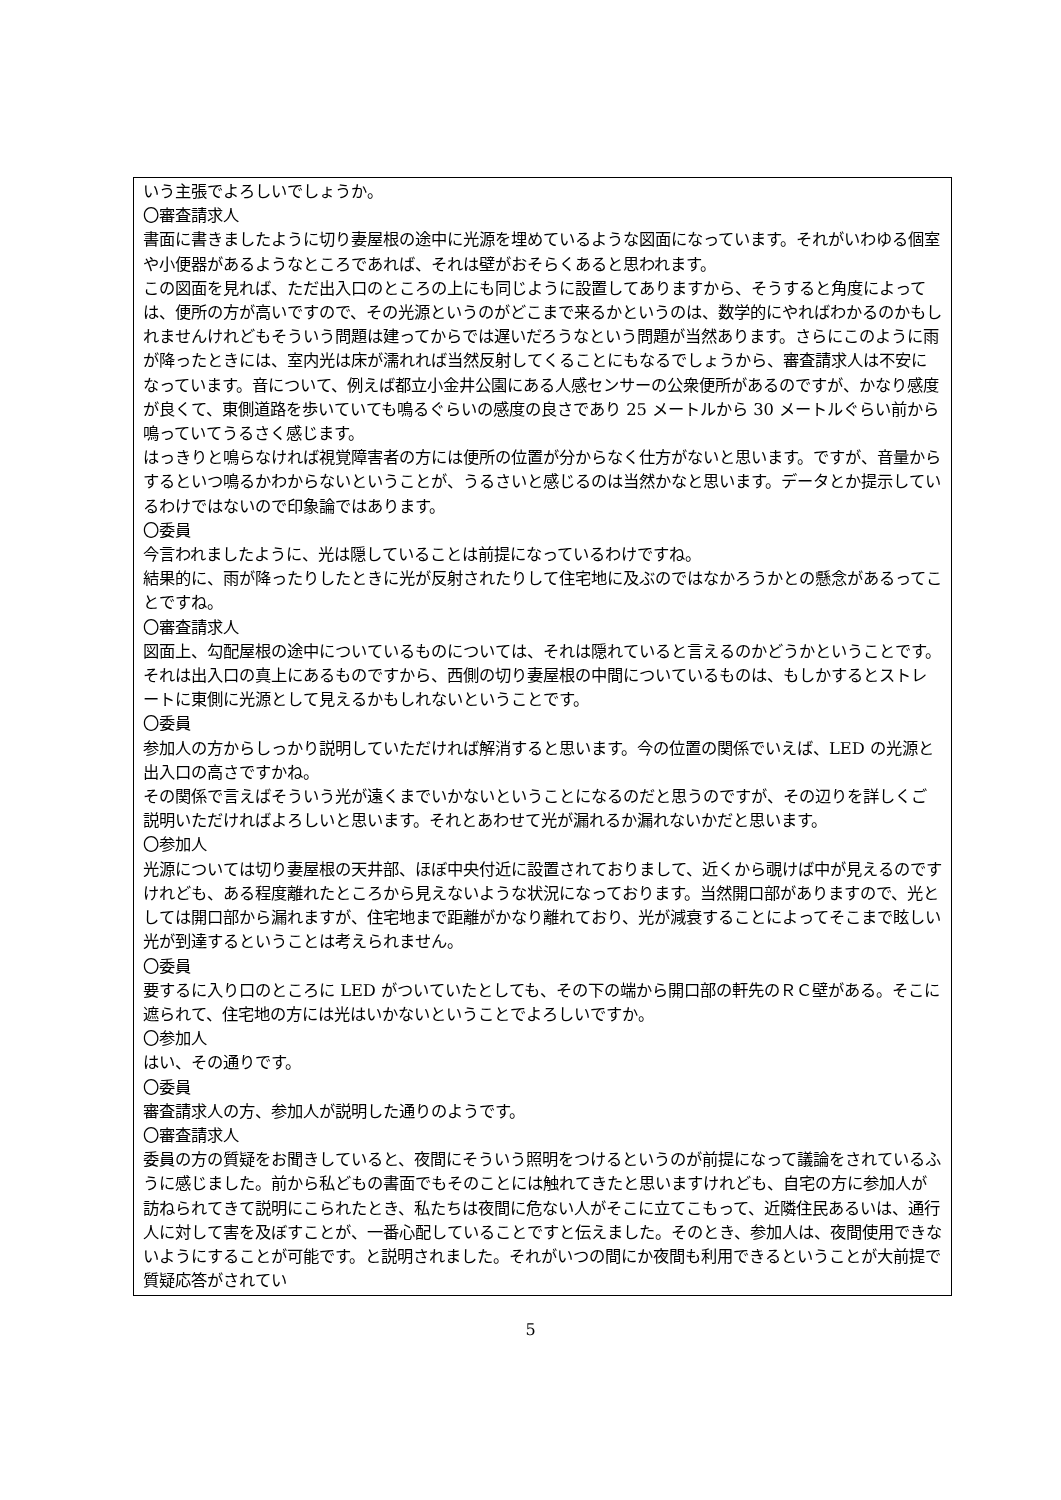いう主張でよろしいでしょうか。
〇審査請求人
書面に書きましたように切り妻屋根の途中に光源を埋めているような図面になっています。それがいわゆる個室や小便器があるようなところであれば、それは壁がおそらくあると思われます。
この図面を見れば、ただ出入口のところの上にも同じように設置してありますから、そうすると角度によっては、便所の方が高いですので、その光源というのがどこまで来るかというのは、数学的にやればわかるのかもしれませんけれどもそういう問題は建ってからでは遅いだろうなという問題が当然あります。さらにこのように雨が降ったときには、室内光は床が濡れれば当然反射してくることにもなるでしょうから、審査請求人は不安になっています。音について、例えば都立小金井公園にある人感センサーの公衆便所があるのですが、かなり感度が良くて、東側道路を歩いていても鳴るぐらいの感度の良さであり 25 メートルから 30 メートルぐらい前から鳴っていてうるさく感じます。
はっきりと鳴らなければ視覚障害者の方には便所の位置が分からなく仕方がないと思います。ですが、音量からするといつ鳴るかわからないということが、うるさいと感じるのは当然かなと思います。データとか提示しているわけではないので印象論ではあります。
〇委員
今言われましたように、光は隠していることは前提になっているわけですね。
結果的に、雨が降ったりしたときに光が反射されたりして住宅地に及ぶのではなかろうかとの懸念があるってことですね。
〇審査請求人
図面上、勾配屋根の途中についているものについては、それは隠れていると言えるのかどうかということです。それは出入口の真上にあるものですから、西側の切り妻屋根の中間についているものは、もしかするとストレートに東側に光源として見えるかもしれないということです。
〇委員
参加人の方からしっかり説明していただければ解消すると思います。今の位置の関係でいえば、LED の光源と出入口の高さですかね。
その関係で言えばそういう光が遠くまでいかないということになるのだと思うのですが、その辺りを詳しくご説明いただければよろしいと思います。それとあわせて光が漏れるか漏れないかだと思います。
〇参加人
光源については切り妻屋根の天井部、ほぼ中央付近に設置されておりまして、近くから覗けば中が見えるのですけれども、ある程度離れたところから見えないような状況になっております。当然開口部がありますので、光としては開口部から漏れますが、住宅地まで距離がかなり離れており、光が減衰することによってそこまで眩しい光が到達するということは考えられません。
〇委員
要するに入り口のところに LED がついていたとしても、その下の端から開口部の軒先のＲＣ壁がある。そこに遮られて、住宅地の方には光はいかないということでよろしいですか。
〇参加人
はい、その通りです。
〇委員
審査請求人の方、参加人が説明した通りのようです。
〇審査請求人
委員の方の質疑をお聞きしていると、夜間にそういう照明をつけるというのが前提になって議論をされているふうに感じました。前から私どもの書面でもそのことには触れてきたと思いますけれども、自宅の方に参加人が訪ねられてきて説明にこられたとき、私たちは夜間に危ない人がそこに立てこもって、近隣住民あるいは、通行人に対して害を及ぼすことが、一番心配していることですと伝えました。そのとき、参加人は、夜間使用できないようにすることが可能です。と説明されました。それがいつの間にか夜間も利用できるということが大前提で質疑応答がされてい
5